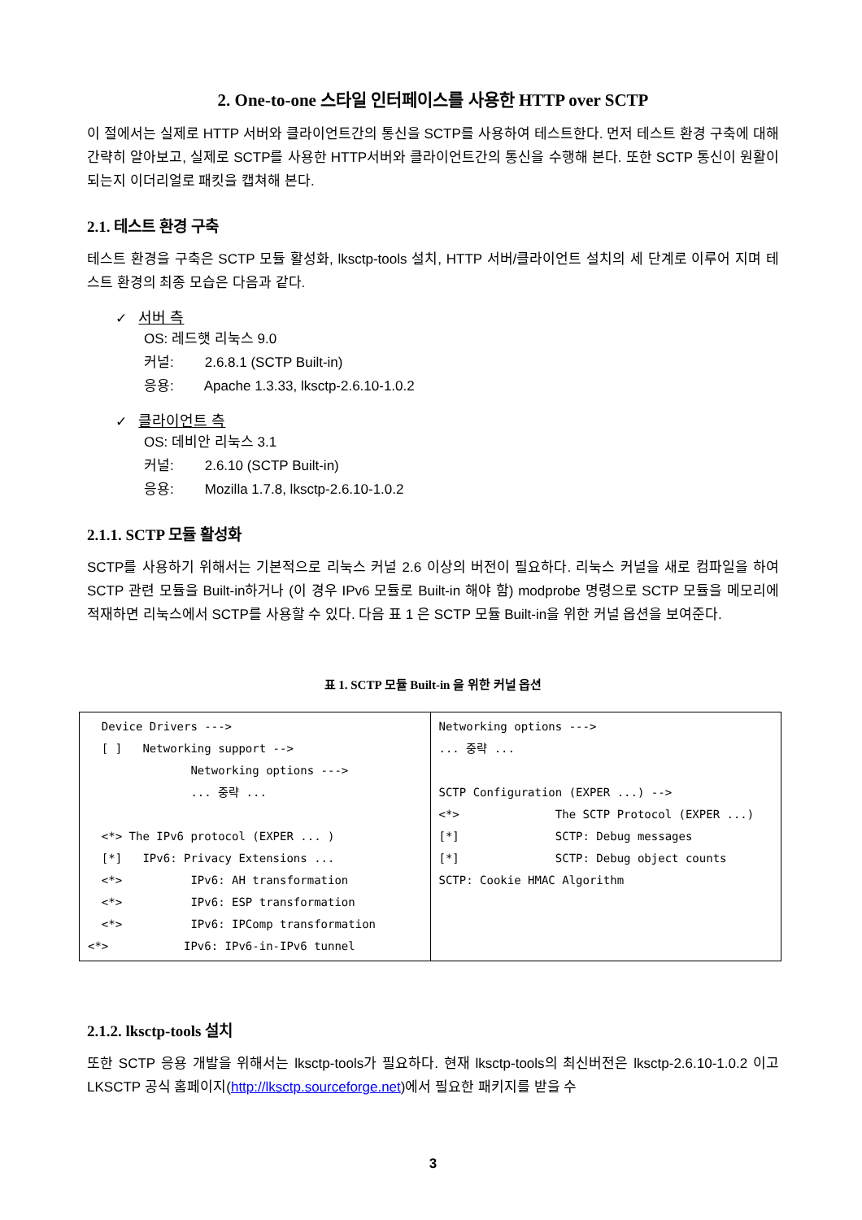2. One-to-one 스타일 인터페이스를 사용한 HTTP over SCTP
이 절에서는 실제로 HTTP 서버와 클라이언트간의 통신을 SCTP를 사용하여 테스트한다. 먼저 테스트 환경 구축에 대해 간략히 알아보고, 실제로 SCTP를 사용한 HTTP서버와 클라이언트간의 통신을 수행해 본다. 또한 SCTP 통신이 원활이 되는지 이더리얼로 패킷을 캡쳐해 본다.
2.1. 테스트 환경 구축
테스트 환경을 구축은 SCTP 모듈 활성화, lksctp-tools 설치, HTTP 서버/클라이언트 설치의 세 단계로 이루어 지며 테스트 환경의 최종 모습은 다음과 같다.
✓ 서버 측
OS: 레드햇 리눅스 9.0
커널: 2.6.8.1 (SCTP Built-in)
응용: Apache 1.3.33, lksctp-2.6.10-1.0.2
✓ 클라이언트 측
OS: 데비안 리눅스 3.1
커널: 2.6.10 (SCTP Built-in)
응용: Mozilla 1.7.8, lksctp-2.6.10-1.0.2
2.1.1. SCTP 모듈 활성화
SCTP를 사용하기 위해서는 기본적으로 리눅스 커널 2.6 이상의 버전이 필요하다. 리눅스 커널을 새로 컴파일을 하여 SCTP 관련 모듈을 Built-in하거나 (이 경우 IPv6 모듈로 Built-in 해야 함) modprobe 명령으로 SCTP 모듈을 메모리에 적재하면 리눅스에서 SCTP를 사용할 수 있다. 다음 표 1 은 SCTP 모듈 Built-in을 위한 커널 옵션을 보여준다.
표 1. SCTP 모듈 Built-in 을 위한 커널 옵션
| Device Drivers ---> [ ] Networking support --> Networking options ---> ... 중략 ... <*> The IPv6 protocol (EXPER ... ) [*] IPv6: Privacy Extensions ... <*> IPv6: AH transformation <*> IPv6: ESP transformation <*> IPv6: IPComp transformation <*> IPv6: IPv6-in-IPv6 tunnel | Networking options ---> ... 중략 ... SCTP Configuration (EXPER ...) --> <*> The SCTP Protocol (EXPER ...) [*] SCTP: Debug messages [*] SCTP: Debug object counts SCTP: Cookie HMAC Algorithm |
2.1.2. lksctp-tools 설치
또한 SCTP 응용 개발을 위해서는 lksctp-tools가 필요하다. 현재 lksctp-tools의 최신버전은 lksctp-2.6.10-1.0.2 이고 LKSCTP 공식 홈페이지(http://lksctp.sourceforge.net)에서 필요한 패키지를 받을 수
3